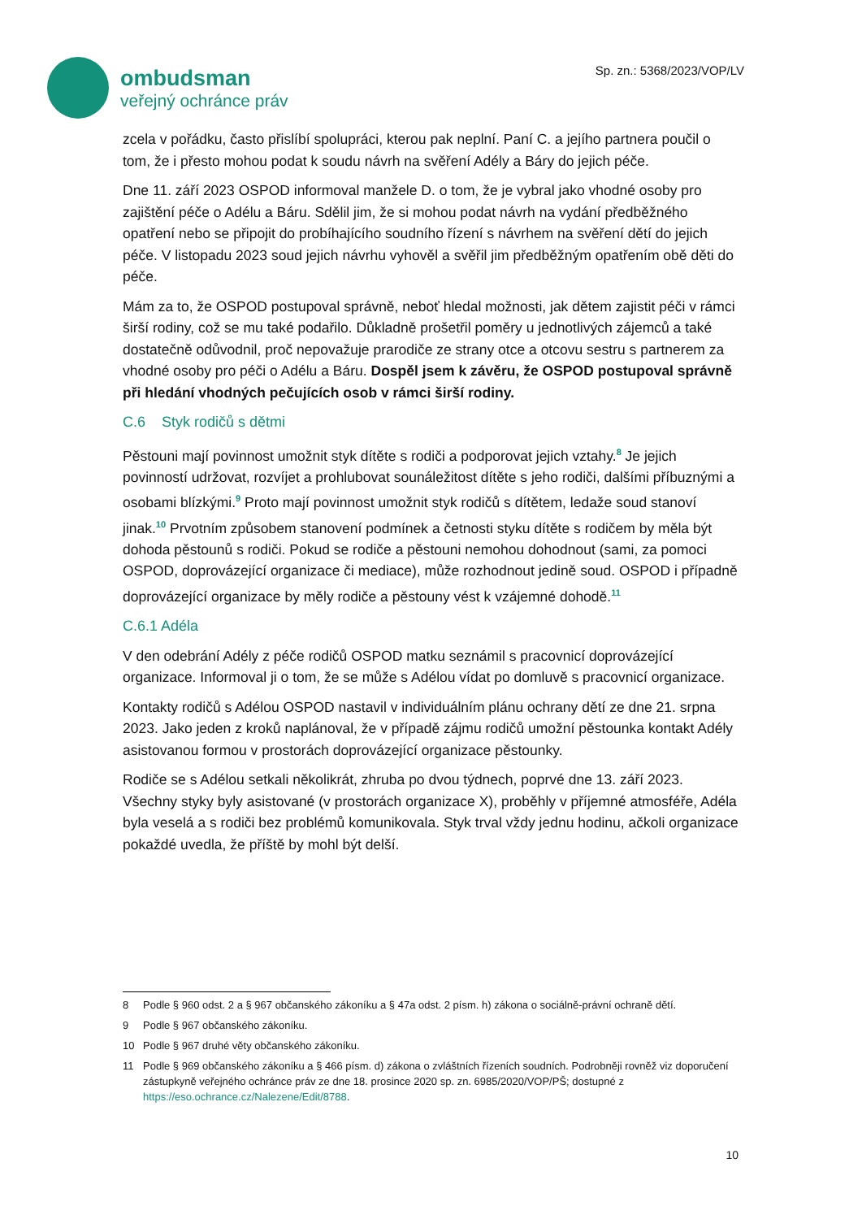ombudsman
veřejný ochránce práv
Sp. zn.: 5368/2023/VOP/LV
zcela v pořádku, často přislíbí spolupráci, kterou pak neplní. Paní C. a jejího partnera poučil o tom, že i přesto mohou podat k soudu návrh na svěření Adély a Báry do jejich péče.
Dne 11. září 2023 OSPOD informoval manžele D. o tom, že je vybral jako vhodné osoby pro zajištění péče o Adélu a Báru. Sdělil jim, že si mohou podat návrh na vydání předběžného opatření nebo se připojit do probíhajícího soudního řízení s návrhem na svěření dětí do jejich péče. V listopadu 2023 soud jejich návrhu vyhověl a svěřil jim předběžným opatřením obě děti do péče.
Mám za to, že OSPOD postupoval správně, neboť hledal možnosti, jak dětem zajistit péči v rámci širší rodiny, což se mu také podařilo. Důkladně prošetřil poměry u jednotlivých zájemců a také dostatečně odůvodnil, proč nepovažuje prarodiče ze strany otce a otcovu sestru s partnerem za vhodné osoby pro péči o Adélu a Báru. Dospěl jsem k závěru, že OSPOD postupoval správně při hledání vhodných pečujících osob v rámci širší rodiny.
C.6 Styk rodičů s dětmi
Pěstouni mají povinnost umožnit styk dítěte s rodiči a podporovat jejich vztahy.<sup>8</sup> Je jejich povinností udržovat, rozvíjet a prohlubovat sounáležitost dítěte s jeho rodiči, dalšími příbuznými a osobami blízkými.<sup>9</sup> Proto mají povinnost umožnit styk rodičů s dítětem, ledaže soud stanoví jinak.<sup>10</sup> Prvotním způsobem stanovení podmínek a četnosti styku dítěte s rodičem by měla být dohoda pěstounů s rodiči. Pokud se rodiče a pěstouni nemohou dohodnout (sami, za pomoci OSPOD, doprovázející organizace či mediace), může rozhodnout jedině soud. OSPOD i případně doprovázející organizace by měly rodiče a pěstouny vést k vzájemné dohodě.<sup>11</sup>
C.6.1 Adéla
V den odebrání Adély z péče rodičů OSPOD matku seznámil s pracovnicí doprovázející organizace. Informoval ji o tom, že se může s Adélou vídat po domluvě s pracovnicí organizace.
Kontakty rodičů s Adélou OSPOD nastavil v individuálním plánu ochrany dětí ze dne 21. srpna 2023. Jako jeden z kroků naplánoval, že v případě zájmu rodičů umožní pěstounka kontakt Adély asistovanou formou v prostorách doprovázející organizace pěstounky.
Rodiče se s Adélou setkali několikrát, zhruba po dvou týdnech, poprvé dne 13. září 2023. Všechny styky byly asistované (v prostorách organizace X), proběhly v příjemné atmosféře, Adéla byla veselá a s rodiči bez problémů komunikovala. Styk trval vždy jednu hodinu, ačkoli organizace pokaždé uvedla, že příště by mohl být delší.
8 Podle § 960 odst. 2 a § 967 občanského zákoníku a § 47a odst. 2 písm. h) zákona o sociálně-právní ochraně dětí.
9 Podle § 967 občanského zákoníku.
10 Podle § 967 druhé věty občanského zákoníku.
11 Podle § 969 občanského zákoníku a § 466 písm. d) zákona o zvláštních řízeních soudních. Podrobněji rovněž viz doporučení zástupkyně veřejného ochránce práv ze dne 18. prosince 2020 sp. zn. 6985/2020/VOP/PŠ; dostupné z https://eso.ochrance.cz/Nalezene/Edit/8788.
10